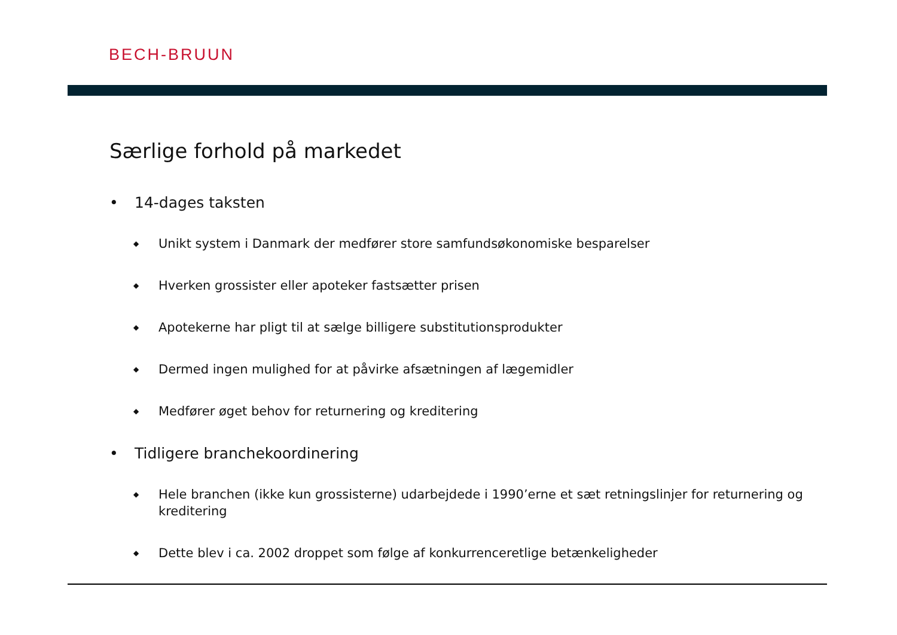BECH-BRUUN
Særlige forhold på markedet
• 14-dages taksten
◆ Unikt system i Danmark der medfører store samfundsøkonomiske besparelser
◆ Hverken grossister eller apoteker fastsætter prisen
◆ Apotekerne har pligt til at sælge billigere substitutionsprodukter
◆ Dermed ingen mulighed for at påvirke afsætningen af lægemidler
◆ Medfører øget behov for returnering og kreditering
• Tidligere branchekoordinering
◆ Hele branchen (ikke kun grossisterne) udarbejdede i 1990’erne et sæt retningslinjer for returnering og kreditering
◆ Dette blev i ca. 2002 droppet som følge af konkurrenceretlige betænkeligheder